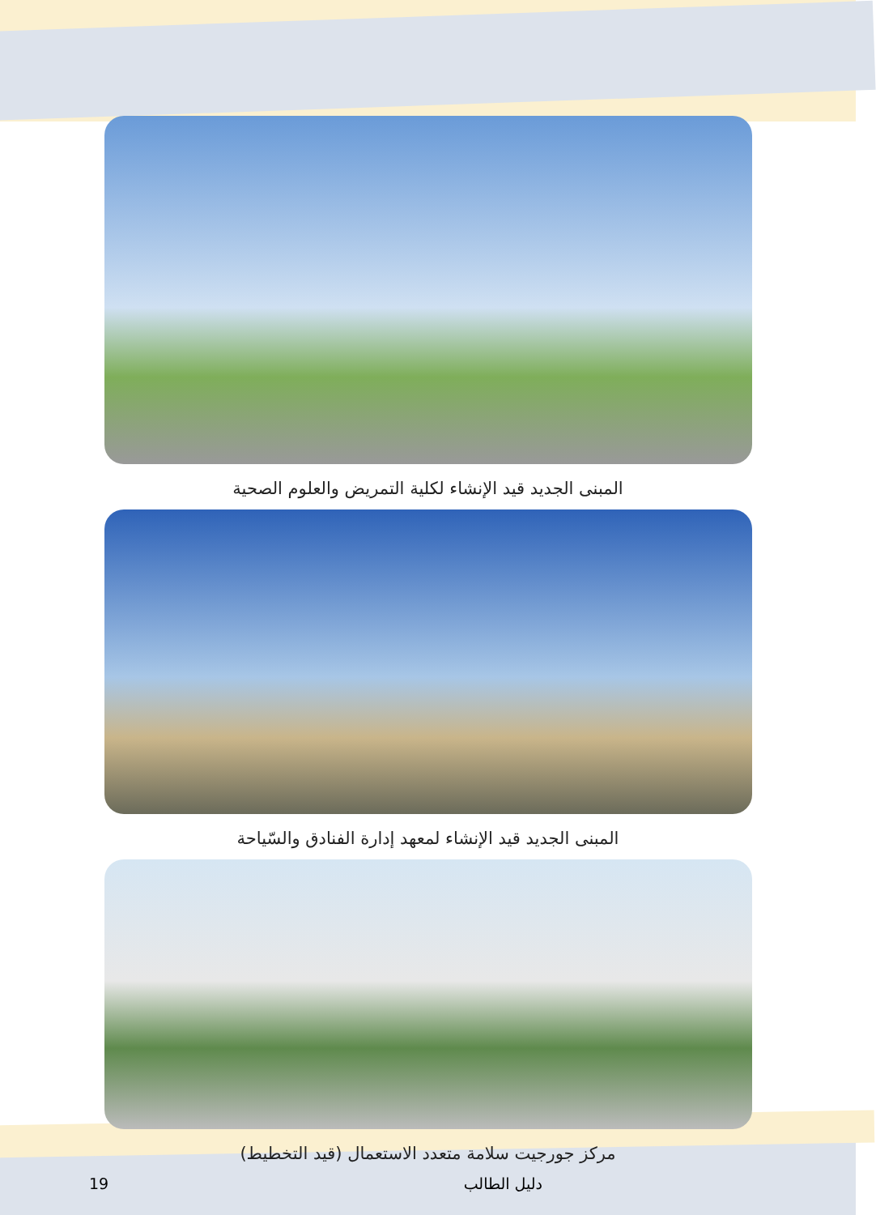المبنى الجديد قيد الإنشاء لكلية التمريض والعلوم الصحية
المبنى الجديد قيد الإنشاء لمعهد إدارة الفنادق والسّياحة
مركز جورجيت سلامة متعدد الاستعمال (قيد التخطيط)
19 دليل الطالب